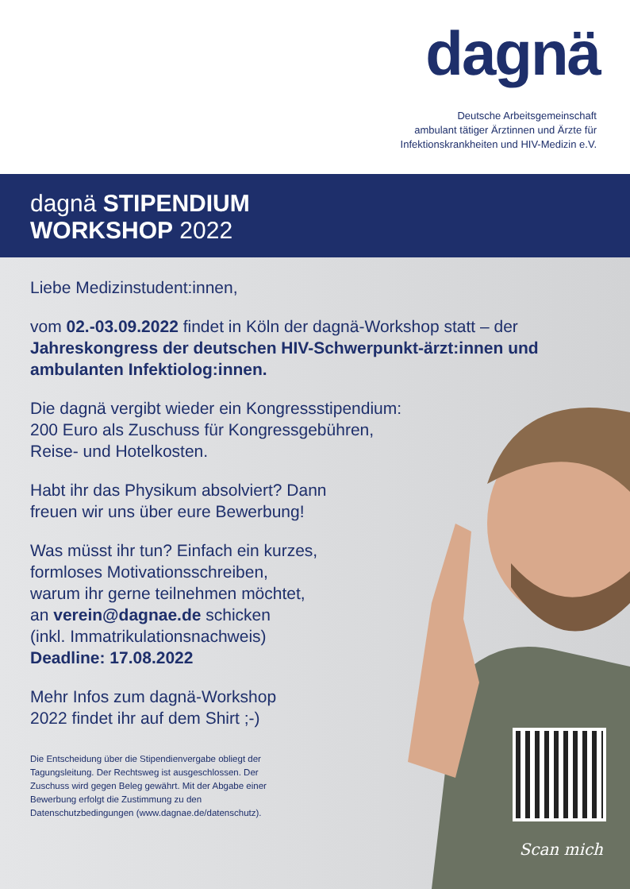dagnä
Deutsche Arbeitsgemeinschaft
ambulant tätiger Ärztinnen und Ärzte für
Infektionskrankheiten und HIV-Medizin e.V.
dagnä STIPENDIUM
WORKSHOP 2022
Liebe Medizinstudent:innen,
vom 02.-03.09.2022 findet in Köln der dagnä-Workshop statt – der Jahreskongress der deutschen HIV-Schwerpunkt-ärzt:innen und ambulanten Infektiolog:innen.
Die dagnä vergibt wieder ein Kongressstipendium:
200 Euro als Zuschuss für Kongressgebühren,
Reise- und Hotelkosten.
Habt ihr das Physikum absolviert? Dann
freuen wir uns über eure Bewerbung!
Was müsst ihr tun? Einfach ein kurzes,
formloses Motivationsschreiben,
warum ihr gerne teilnehmen möchtet,
an verein@dagnae.de schicken
(inkl. Immatrikulationsnachweis)
Deadline: 17.08.2022
Mehr Infos zum dagnä-Workshop
2022 findet ihr auf dem Shirt ;-)
Die Entscheidung über die Stipendienvergabe obliegt der Tagungsleitung. Der Rechtsweg ist ausgeschlossen. Der Zuschuss wird gegen Beleg gewährt. Mit der Abgabe einer Bewerbung erfolgt die Zustimmung zu den Datenschutzbedingungen (www.dagnae.de/datenschutz).
Scan mich